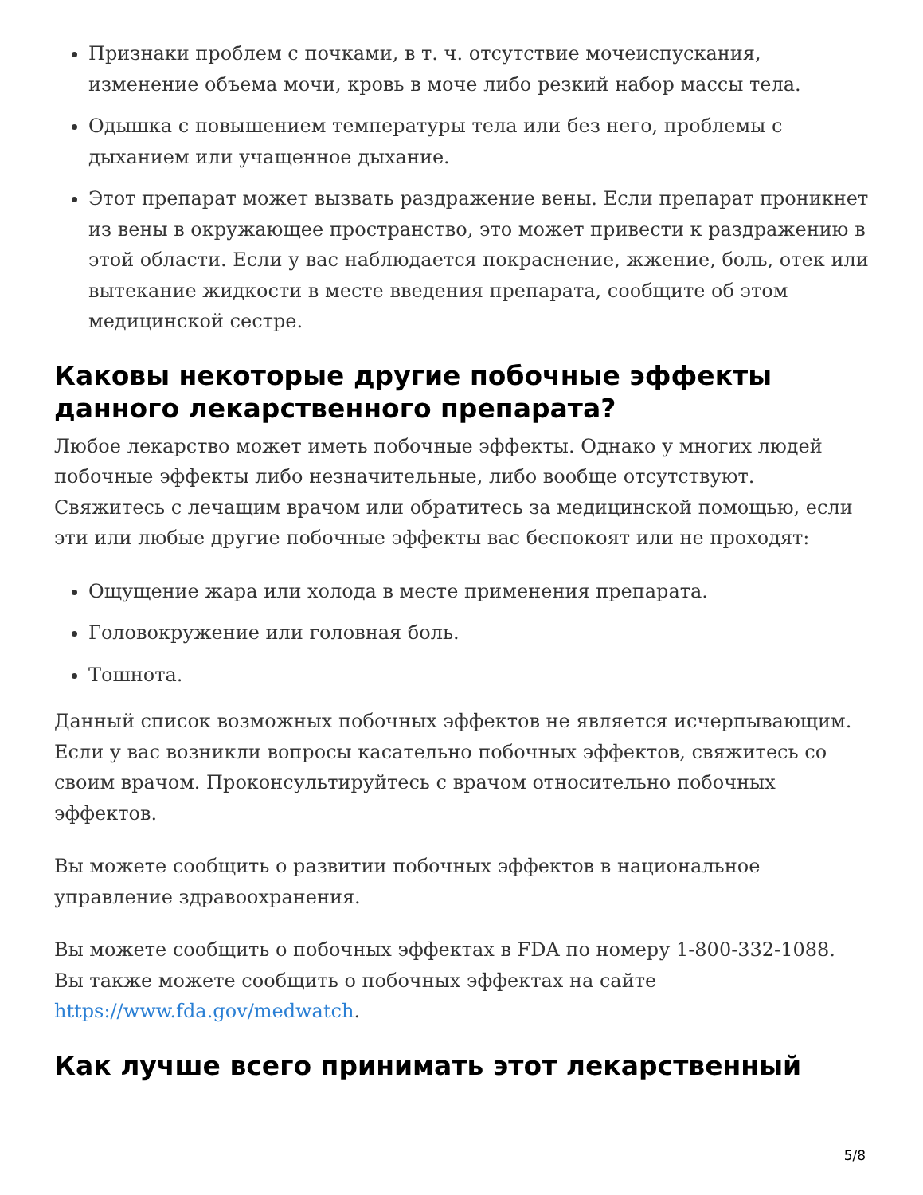Признаки проблем с почками, в т. ч. отсутствие мочеиспускания, изменение объема мочи, кровь в моче либо резкий набор массы тела.
Одышка с повышением температуры тела или без него, проблемы с дыханием или учащенное дыхание.
Этот препарат может вызвать раздражение вены. Если препарат проникнет из вены в окружающее пространство, это может привести к раздражению в этой области. Если у вас наблюдается покраснение, жжение, боль, отек или вытекание жидкости в месте введения препарата, сообщите об этом медицинской сестре.
Каковы некоторые другие побочные эффекты данного лекарственного препарата?
Любое лекарство может иметь побочные эффекты. Однако у многих людей побочные эффекты либо незначительные, либо вообще отсутствуют. Свяжитесь с лечащим врачом или обратитесь за медицинской помощью, если эти или любые другие побочные эффекты вас беспокоят или не проходят:
Ощущение жара или холода в месте применения препарата.
Головокружение или головная боль.
Тошнота.
Данный список возможных побочных эффектов не является исчерпывающим. Если у вас возникли вопросы касательно побочных эффектов, свяжитесь со своим врачом. Проконсультируйтесь с врачом относительно побочных эффектов.
Вы можете сообщить о развитии побочных эффектов в национальное управление здравоохранения.
Вы можете сообщить о побочных эффектах в FDA по номеру 1-800-332-1088. Вы также можете сообщить о побочных эффектах на сайте https://www.fda.gov/medwatch.
Как лучше всего принимать этот лекарственный
5/8